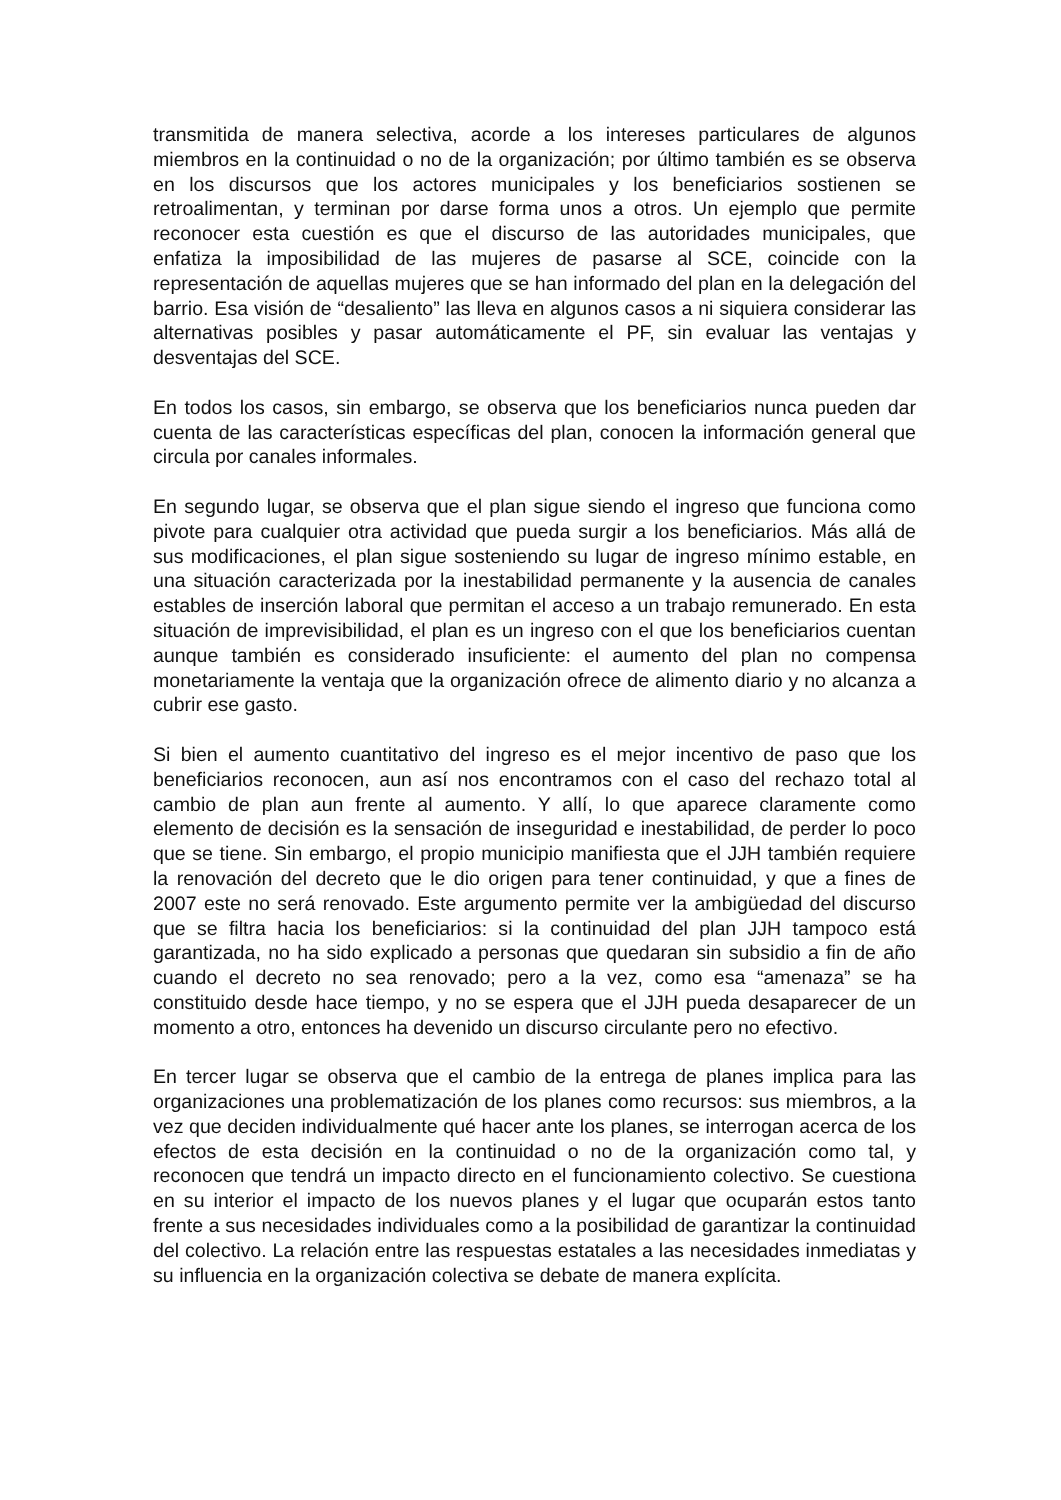transmitida de manera selectiva, acorde a los intereses particulares de algunos miembros en la continuidad o no de la organización; por último también es se observa en los discursos que los actores municipales y los beneficiarios sostienen se retroalimentan, y terminan por darse forma unos a otros. Un ejemplo que permite reconocer esta cuestión es que el discurso de las autoridades municipales, que enfatiza la imposibilidad de las mujeres de pasarse al SCE, coincide con la representación de aquellas mujeres que se han informado del plan en la delegación del barrio. Esa visión de “desaliento” las lleva en algunos casos a ni siquiera considerar las alternativas posibles y pasar automáticamente el PF, sin evaluar las ventajas y desventajas del SCE.
En todos los casos, sin embargo, se observa que los beneficiarios nunca pueden dar cuenta de las características específicas del plan, conocen la información general que circula por canales informales.
En segundo lugar, se observa que el plan sigue siendo el ingreso que funciona como pivote para cualquier otra actividad que pueda surgir a los beneficiarios. Más allá de sus modificaciones, el plan sigue sosteniendo su lugar de ingreso mínimo estable, en una situación caracterizada por la inestabilidad permanente y la ausencia de canales estables de inserción laboral que permitan el acceso a un trabajo remunerado. En esta situación de imprevisibilidad, el plan es un ingreso con el que los beneficiarios cuentan aunque también es considerado insuficiente: el aumento del plan no compensa monetariamente la ventaja que la organización ofrece de alimento diario y no alcanza a cubrir ese gasto.
Si bien el aumento cuantitativo del ingreso es el mejor incentivo de paso que los beneficiarios reconocen, aun así nos encontramos con el caso del rechazo total al cambio de plan aun frente al aumento. Y allí, lo que aparece claramente como elemento de decisión es la sensación de inseguridad e inestabilidad, de perder lo poco que se tiene. Sin embargo, el propio municipio manifiesta que el JJH también requiere la renovación del decreto que le dio origen para tener continuidad, y que a fines de 2007 este no será renovado. Este argumento permite ver la ambigüedad del discurso que se filtra hacia los beneficiarios: si la continuidad del plan JJH tampoco está garantizada, no ha sido explicado a personas que quedaran sin subsidio a fin de año cuando el decreto no sea renovado; pero a la vez, como esa “amenaza” se ha constituido desde hace tiempo, y no se espera que el JJH pueda desaparecer de un momento a otro, entonces ha devenido un discurso circulante pero no efectivo.
En tercer lugar se observa que el cambio de la entrega de planes implica para las organizaciones una problematización de los planes como recursos: sus miembros, a la vez que deciden individualmente qué hacer ante los planes, se interrogan acerca de los efectos de esta decisión en la continuidad o no de la organización como tal, y reconocen que tendrá un impacto directo en el funcionamiento colectivo. Se cuestiona en su interior el impacto de los nuevos planes y el lugar que ocuparán estos tanto frente a sus necesidades individuales como a la posibilidad de garantizar la continuidad del colectivo. La relación entre las respuestas estatales a las necesidades inmediatas y su influencia en la organización colectiva se debate de manera explícita.